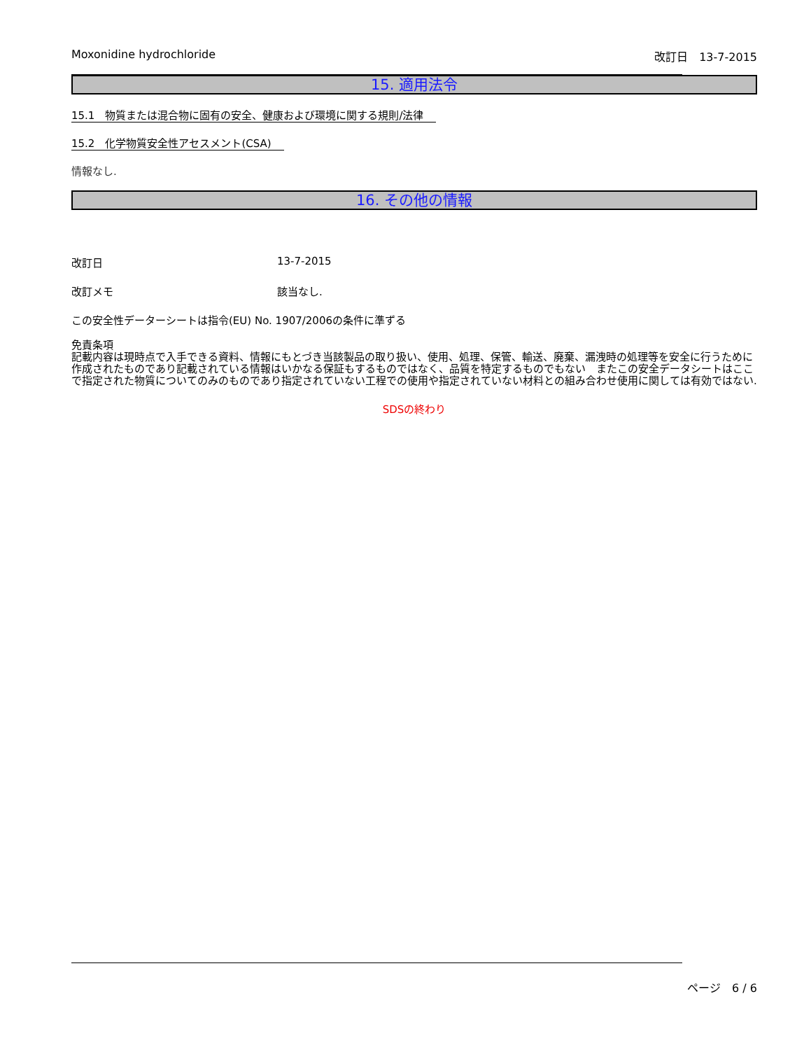Moxonidine hydrochloride 改訂日　13-7-2015
15. 適用法令
15.1　物質または混合物に固有の安全、健康および環境に関する規則/法律
15.2　化学物質安全性アセスメント(CSA)
情報なし.
16. その他の情報
改訂日 13-7-2015
改訂メモ 該当なし.
この安全性データーシートは指令(EU) No. 1907/2006の条件に準ずる
免責条項
記載内容は現時点で入手できる資料、情報にもとづき当該製品の取り扱い、使用、処理、保管、輸送、廃棄、漏洩時の処理等を安全に行うために作成されたものであり記載されている情報はいかなる保証もするものではなく、品質を特定するものでもない　またこの安全データシートはここで指定された物質についてのみのものであり指定されていない工程での使用や指定されていない材料との組み合わせ使用に関しては有効ではない.
SDSの終わり
ページ　6 / 6